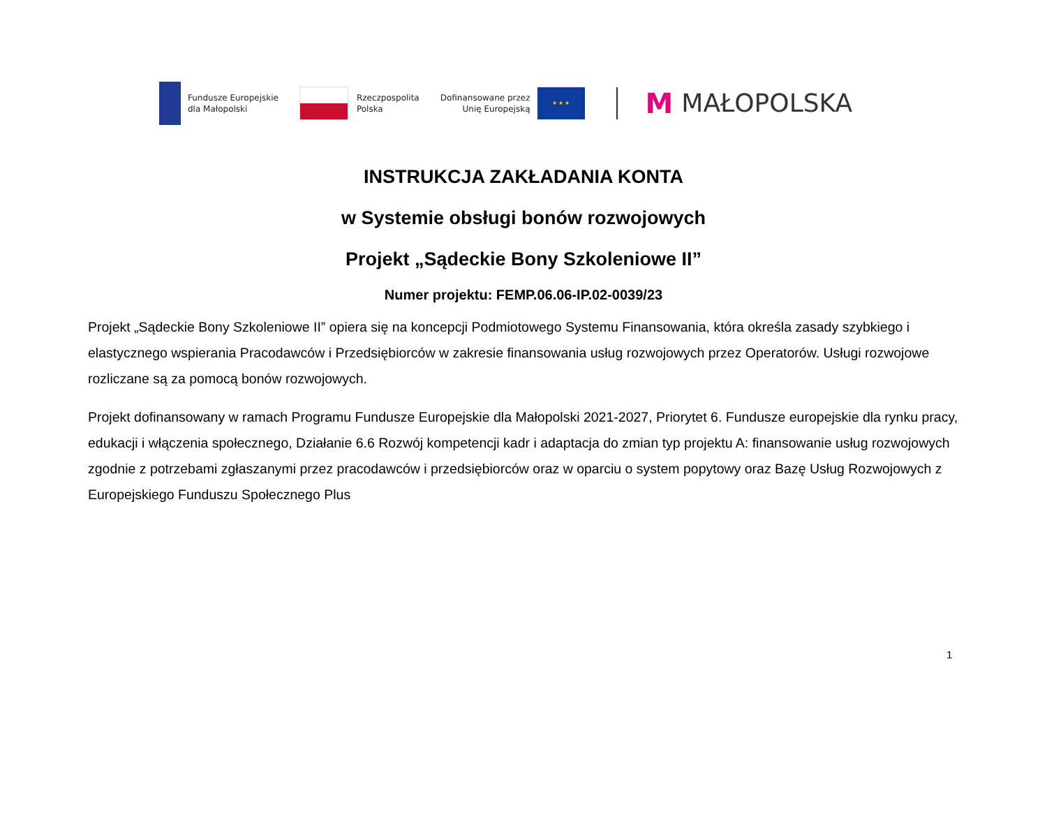Fundusze Europejskie
dla Małopolski
Rzeczpospolita
Polska
Dofinansowane przez
Unię Europejską
★ ★ ★
M MAŁOPOLSKA
INSTRUKCJA ZAKŁADANIA KONTA
w Systemie obsługi bonów rozwojowych
Projekt „Sądeckie Bony Szkoleniowe II”
Numer projektu: FEMP.06.06-IP.02-0039/23
Projekt „Sądeckie Bony Szkoleniowe II” opiera się na koncepcji Podmiotowego Systemu Finansowania, która określa zasady szybkiego i elastycznego wspierania Pracodawców i Przedsiębiorców w zakresie finansowania usług rozwojowych przez Operatorów. Usługi rozwojowe rozliczane są za pomocą bonów rozwojowych.
Projekt dofinansowany w ramach Programu Fundusze Europejskie dla Małopolski 2021-2027, Priorytet 6. Fundusze europejskie dla rynku pracy, edukacji i włączenia społecznego, Działanie 6.6 Rozwój kompetencji kadr i adaptacja do zmian typ projektu A: finansowanie usług rozwojowych zgodnie z potrzebami zgłaszanymi przez pracodawców i przedsiębiorców oraz w oparciu o system popytowy oraz Bazę Usług Rozwojowych z Europejskiego Funduszu Społecznego Plus
1